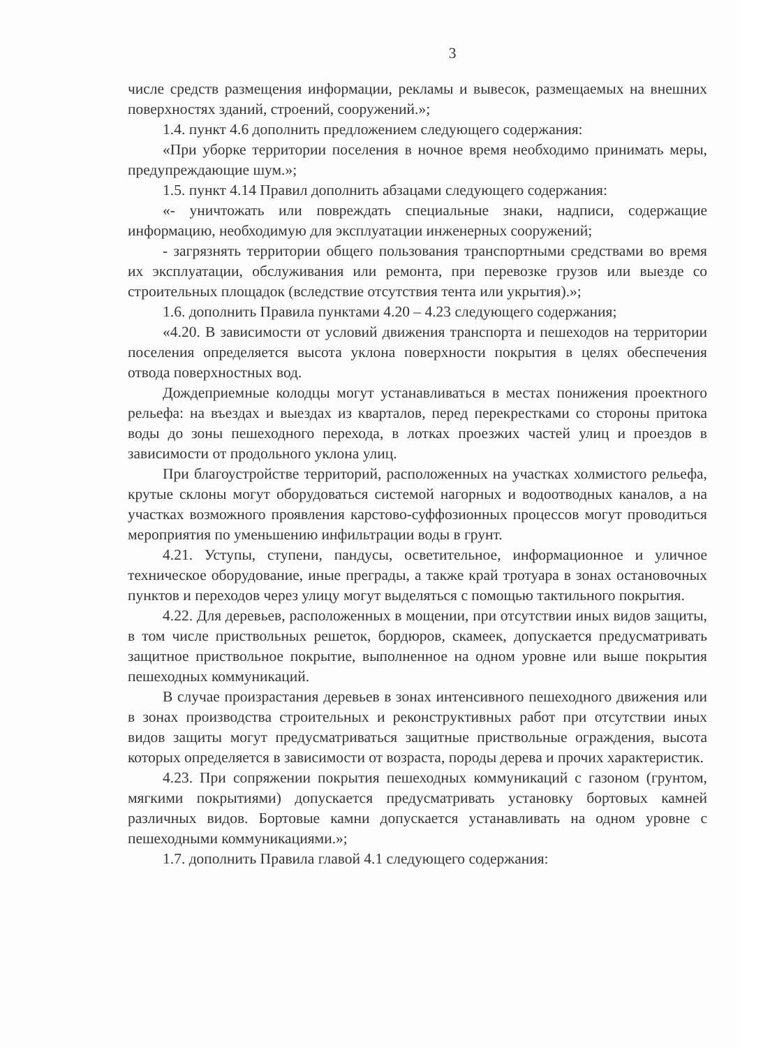3
числе средств размещения информации, рекламы и вывесок, размещаемых на внешних поверхностях зданий, строений, сооружений.»;
1.4. пункт 4.6 дополнить предложением следующего содержания:
«При уборке территории поселения в ночное время необходимо принимать меры, предупреждающие шум.»;
1.5. пункт 4.14 Правил дополнить абзацами следующего содержания:
«- уничтожать или повреждать специальные знаки, надписи, содержащие информацию, необходимую для эксплуатации инженерных сооружений;
- загрязнять территории общего пользования транспортными средствами во время их эксплуатации, обслуживания или ремонта, при перевозке грузов или выезде со строительных площадок (вследствие отсутствия тента или укрытия).»;
1.6. дополнить Правила пунктами 4.20 – 4.23 следующего содержания;
«4.20. В зависимости от условий движения транспорта и пешеходов на территории поселения определяется высота уклона поверхности покрытия в целях обеспечения отвода поверхностных вод.
Дождеприемные колодцы могут устанавливаться в местах понижения проектного рельефа: на въездах и выездах из кварталов, перед перекрестками со стороны притока воды до зоны пешеходного перехода, в лотках проезжих частей улиц и проездов в зависимости от продольного уклона улиц.
При благоустройстве территорий, расположенных на участках холмистого рельефа, крутые склоны могут оборудоваться системой нагорных и водоотводных каналов, а на участках возможного проявления карстово-суффозионных процессов могут проводиться мероприятия по уменьшению инфильтрации воды в грунт.
4.21. Уступы, ступени, пандусы, осветительное, информационное и уличное техническое оборудование, иные преграды, а также край тротуара в зонах остановочных пунктов и переходов через улицу могут выделяться с помощью тактильного покрытия.
4.22. Для деревьев, расположенных в мощении, при отсутствии иных видов защиты, в том числе приствольных решеток, бордюров, скамеек, допускается предусматривать защитное приствольное покрытие, выполненное на одном уровне или выше покрытия пешеходных коммуникаций.
В случае произрастания деревьев в зонах интенсивного пешеходного движения или в зонах производства строительных и реконструктивных работ при отсутствии иных видов защиты могут предусматриваться защитные приствольные ограждения, высота которых определяется в зависимости от возраста, породы дерева и прочих характеристик.
4.23. При сопряжении покрытия пешеходных коммуникаций с газоном (грунтом, мягкими покрытиями) допускается предусматривать установку бортовых камней различных видов. Бортовые камни допускается устанавливать на одном уровне с пешеходными коммуникациями.»;
1.7. дополнить Правила главой 4.1 следующего содержания: